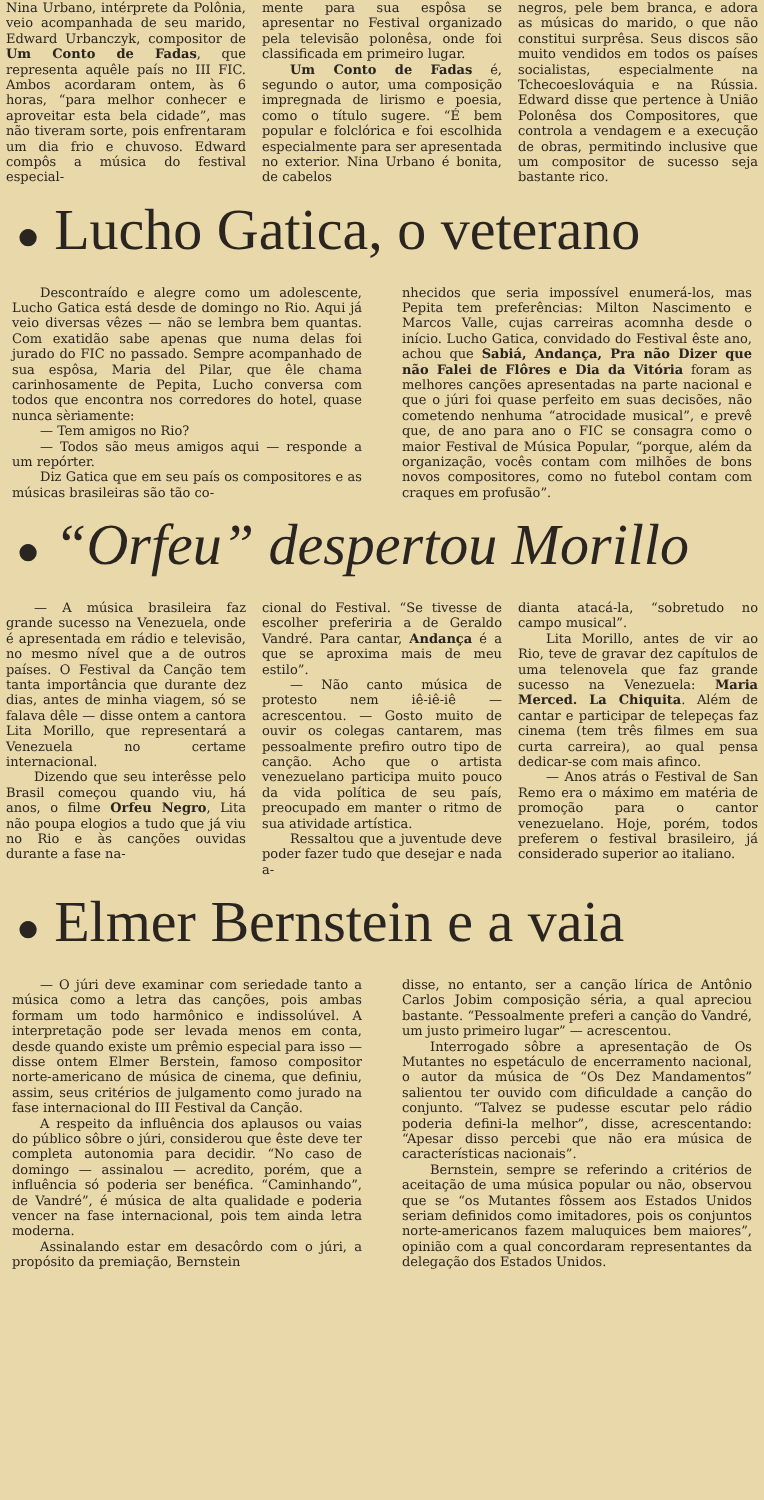Nina Urbano, intérprete da Polônia, veio acompanhada de seu marido, Edward Urbanczyk, compositor de Um Conto de Fadas, que representa aquêle país no III FIC. Ambos acordaram ontem, às 6 horas, “para melhor conhecer e aproveitar esta bela cidade”, mas não tiveram sorte, pois enfrentaram um dia frio e chuvoso. Edward compôs a música do festival especial-
mente para sua espôsa se apresentar no Festival organizado pela televisão polonêsa, onde foi classificada em primeiro lugar.
Um Conto de Fadas é, segundo o autor, uma composição impregnada de lirismo e poesia, como o título sugere. “É bem popular e folclórica e foi escolhida especialmente para ser apresentada no exterior. Nina Urbano é bonita, de cabelos
negros, pele bem branca, e adora as músicas do marido, o que não constitui surprêsa. Seus discos são muito vendidos em todos os países socialistas, especialmente na Tchecoeslováquia e na Rússia. Edward disse que pertence à União Polonêsa dos Compositores, que controla a vendagem e a execução de obras, permitindo inclusive que um compositor de sucesso seja bastante rico.
● Lucho Gatica, o veterano
Descontraído e alegre como um adolescente, Lucho Gatica está desde de domingo no Rio. Aqui já veio diversas vêzes — não se lembra bem quantas. Com exatidão sabe apenas que numa delas foi jurado do FIC no passado. Sempre acompanhado de sua espôsa, Maria del Pilar, que êle chama carinhosamente de Pepita, Lucho conversa com todos que encontra nos corredores do hotel, quase nunca sèriamente:
— Tem amigos no Rio?
— Todos são meus amigos aqui — responde a um repórter.
Diz Gatica que em seu país os compositores e as músicas brasileiras são tão co-
nhecidos que seria impossível enumerá-los, mas Pepita tem preferências: Milton Nascimento e Marcos Valle, cujas carreiras acomnha desde o início. Lucho Gatica, convidado do Festival êste ano, achou que Sabiá, Andança, Pra não Dizer que não Falei de Flôres e Dia da Vitória foram as melhores canções apresentadas na parte nacional e que o júri foi quase perfeito em suas decisões, não cometendo nenhuma “atrocidade musical”, e prevê que, de ano para ano o FIC se consagra como o maior Festival de Música Popular, “porque, além da organização, vocês contam com milhões de bons novos compositores, como no futebol contam com craques em profusão”.
● “Orfeu” despertou Morillo
— A música brasileira faz grande sucesso na Venezuela, onde é apresentada em rádio e televisão, no mesmo nível que a de outros países. O Festival da Canção tem tanta importância que durante dez dias, antes de minha viagem, só se falava dêle — disse ontem a cantora Lita Morillo, que representará a Venezuela no certame internacional.
Dizendo que seu interêsse pelo Brasil começou quando viu, há anos, o filme Orfeu Negro, Lita não poupa elogios a tudo que já viu no Rio e às canções ouvidas durante a fase na-
cional do Festival. “Se tivesse de escolher preferiria a de Geraldo Vandré. Para cantar, Andança é a que se aproxima mais de meu estilo”.
— Não canto música de protesto nem iê-iê-iê — acrescentou. — Gosto muito de ouvir os colegas cantarem, mas pessoalmente prefiro outro tipo de canção. Acho que o artista venezuelano participa muito pouco da vida política de seu país, preocupado em manter o ritmo de sua atividade artística.
Ressaltou que a juventude deve poder fazer tudo que desejar e nada a-
dianta atacá-la, “sobretudo no campo musical”.
Lita Morillo, antes de vir ao Rio, teve de gravar dez capítulos de uma telenovela que faz grande sucesso na Venezuela: Maria Merced. La Chiquita. Além de cantar e participar de telepeças faz cinema (tem três filmes em sua curta carreira), ao qual pensa dedicar-se com mais afinco.
— Anos atrás o Festival de San Remo era o máximo em matéria de promoção para o cantor venezuelano. Hoje, porém, todos preferem o festival brasileiro, já considerado superior ao italiano.
● Elmer Bernstein e a vaia
— O júri deve examinar com seriedade tanto a música como a letra das canções, pois ambas formam um todo harmônico e indissolúvel. A interpretação pode ser levada menos em conta, desde quando existe um prêmio especial para isso — disse ontem Elmer Berstein, famoso compositor norte-americano de música de cinema, que definiu, assim, seus critérios de julgamento como jurado na fase internacional do III Festival da Canção.
A respeito da influência dos aplausos ou vaias do público sôbre o júri, considerou que êste deve ter completa autonomia para decidir. “No caso de domingo — assinalou — acredito, porém, que a influência só poderia ser benéfica. “Caminhando”, de Vandré”, é música de alta qualidade e poderia vencer na fase internacional, pois tem ainda letra moderna.
Assinalando estar em desacôrdo com o júri, a propósito da premiação, Bernstein
disse, no entanto, ser a canção lírica de Antônio Carlos Jobim composição séria, a qual apreciou bastante. “Pessoalmente preferi a canção do Vandré, um justo primeiro lugar” — acrescentou.
Interrogado sôbre a apresentação de Os Mutantes no espetáculo de encerramento nacional, o autor da música de “Os Dez Mandamentos” salientou ter ouvido com dificuldade a canção do conjunto. “Talvez se pudesse escutar pelo rádio poderia defini-la melhor”, disse, acrescentando: “Apesar disso percebi que não era música de características nacionais”.
Bernstein, sempre se referindo a critérios de aceitação de uma música popular ou não, observou que se “os Mutantes fôssem aos Estados Unidos seriam definidos como imitadores, pois os conjuntos norte-americanos fazem maluquices bem maiores”, opinião com a qual concordaram representantes da delegação dos Estados Unidos.